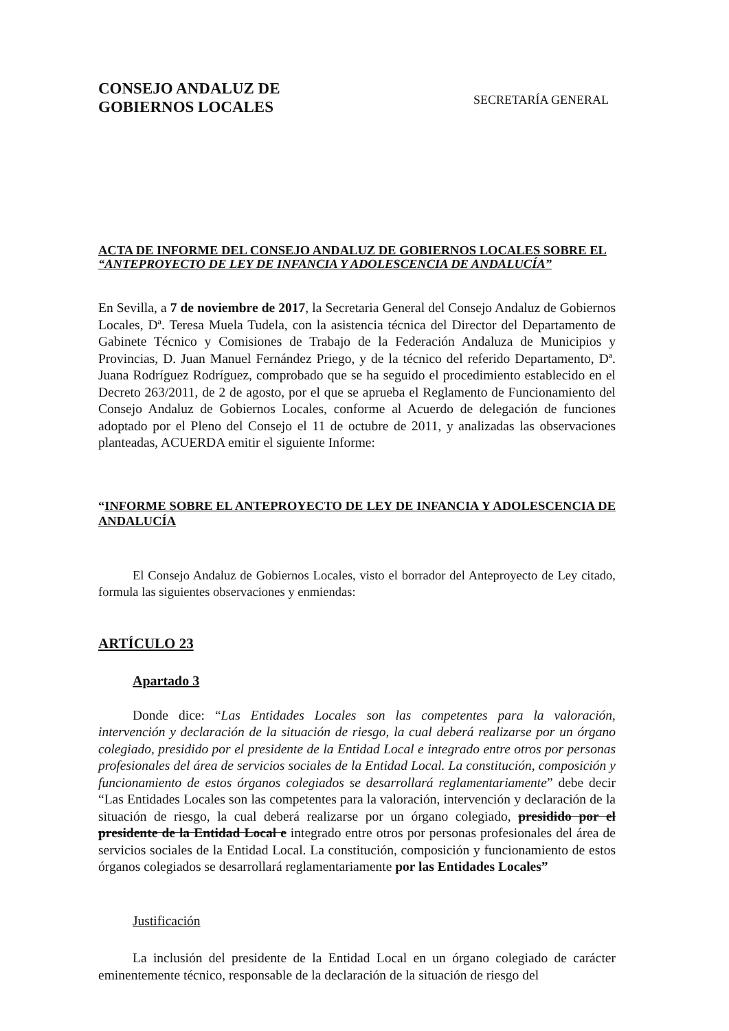CONSEJO ANDALUZ DE
GOBIERNOS LOCALES
SECRETARÍA GENERAL
ACTA DE INFORME DEL CONSEJO ANDALUZ DE GOBIERNOS LOCALES SOBRE EL “ANTEPROYECTO DE LEY DE INFANCIA Y ADOLESCENCIA DE ANDALUCÍA”
En Sevilla, a 7 de noviembre de 2017, la Secretaria General del Consejo Andaluz de Gobiernos Locales, Dª. Teresa Muela Tudela, con la asistencia técnica del Director del Departamento de Gabinete Técnico y Comisiones de Trabajo de la Federación Andaluza de Municipios y Provincias, D. Juan Manuel Fernández Priego, y de la técnico del referido Departamento, Dª. Juana Rodríguez Rodríguez, comprobado que se ha seguido el procedimiento establecido en el Decreto 263/2011, de 2 de agosto, por el que se aprueba el Reglamento de Funcionamiento del Consejo Andaluz de Gobiernos Locales, conforme al Acuerdo de delegación de funciones adoptado por el Pleno del Consejo el 11 de octubre de 2011, y analizadas las observaciones planteadas, ACUERDA emitir el siguiente Informe:
“INFORME SOBRE EL ANTEPROYECTO DE LEY DE INFANCIA Y ADOLESCENCIA DE ANDALUCÍA
El Consejo Andaluz de Gobiernos Locales, visto el borrador del Anteproyecto de Ley citado, formula las siguientes observaciones y enmiendas:
ARTÍCULO 23
Apartado 3
Donde dice: “Las Entidades Locales son las competentes para la valoración, intervención y declaración de la situación de riesgo, la cual deberá realizarse por un órgano colegiado, presidido por el presidente de la Entidad Local e integrado entre otros por personas profesionales del área de servicios sociales de la Entidad Local. La constitución, composición y funcionamiento de estos órganos colegiados se desarrollará reglamentariamente” debe decir “Las Entidades Locales son las competentes para la valoración, intervención y declaración de la situación de riesgo, la cual deberá realizarse por un órgano colegiado, presidido por el presidente de la Entidad Local e integrado entre otros por personas profesionales del área de servicios sociales de la Entidad Local. La constitución, composición y funcionamiento de estos órganos colegiados se desarrollará reglamentariamente por las Entidades Locales”
Justificación
La inclusión del presidente de la Entidad Local en un órgano colegiado de carácter eminentemente técnico, responsable de la declaración de la situación de riesgo del